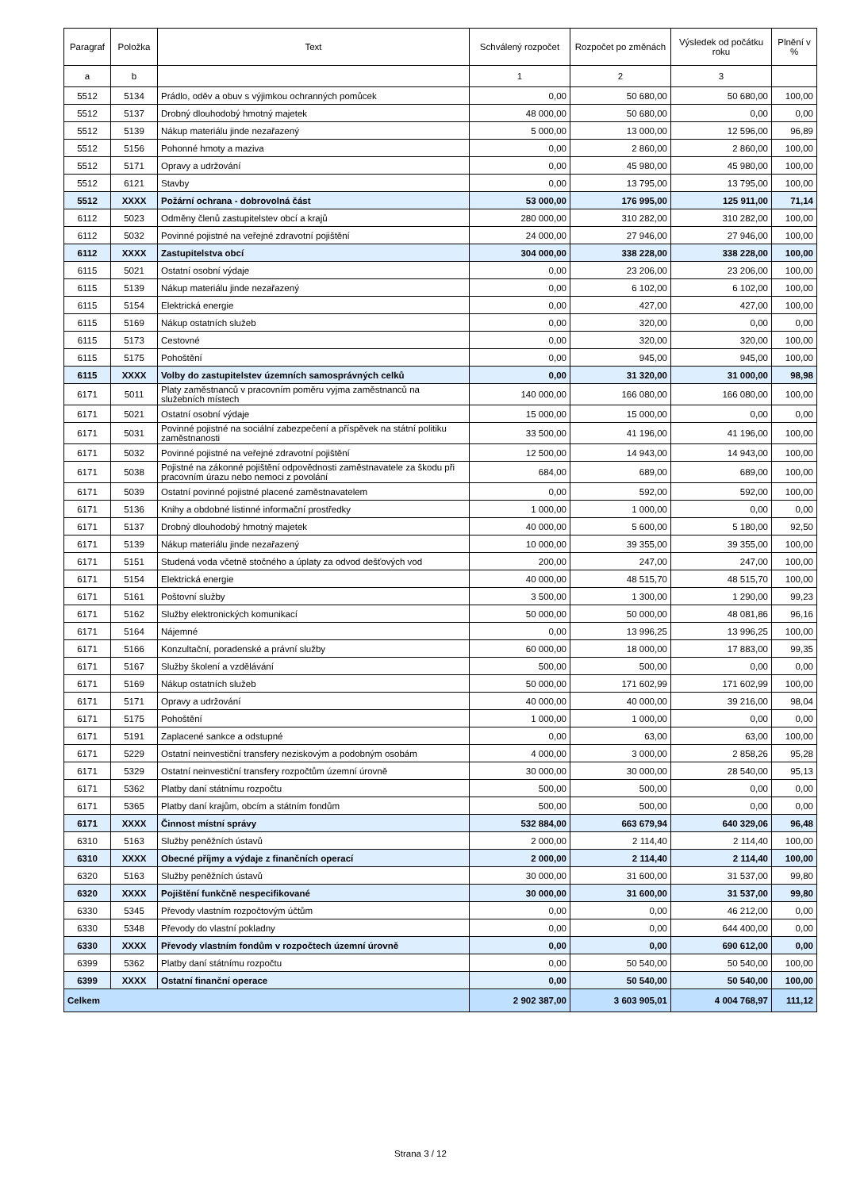| Paragraf | Položka | Text | Schválený rozpočet | Rozpočet po změnách | Výsledek od počátku roku | Plnění v % |
| --- | --- | --- | --- | --- | --- | --- |
| a | b | | 1 | 2 | 3 | |
| 5512 | 5134 | Prádlo, oděv a obuv s výjimkou ochranných pomůcek | 0,00 | 50 680,00 | 50 680,00 | 100,00 |
| 5512 | 5137 | Drobný dlouhodobý hmotný majetek | 48 000,00 | 50 680,00 | 0,00 | 0,00 |
| 5512 | 5139 | Nákup materiálu jinde nezařazený | 5 000,00 | 13 000,00 | 12 596,00 | 96,89 |
| 5512 | 5156 | Pohonné hmoty a maziva | 0,00 | 2 860,00 | 2 860,00 | 100,00 |
| 5512 | 5171 | Opravy a udržování | 0,00 | 45 980,00 | 45 980,00 | 100,00 |
| 5512 | 6121 | Stavby | 0,00 | 13 795,00 | 13 795,00 | 100,00 |
| 5512 | XXXX | Požární ochrana - dobrovolná část | 53 000,00 | 176 995,00 | 125 911,00 | 71,14 |
| 6112 | 5023 | Odměny členů zastupitelstev obcí a krajů | 280 000,00 | 310 282,00 | 310 282,00 | 100,00 |
| 6112 | 5032 | Povinné pojistné na veřejné zdravotní pojištění | 24 000,00 | 27 946,00 | 27 946,00 | 100,00 |
| 6112 | XXXX | Zastupitelstva obcí | 304 000,00 | 338 228,00 | 338 228,00 | 100,00 |
| 6115 | 5021 | Ostatní osobní výdaje | 0,00 | 23 206,00 | 23 206,00 | 100,00 |
| 6115 | 5139 | Nákup materiálu jinde nezařazený | 0,00 | 6 102,00 | 6 102,00 | 100,00 |
| 6115 | 5154 | Elektrická energie | 0,00 | 427,00 | 427,00 | 100,00 |
| 6115 | 5169 | Nákup ostatních služeb | 0,00 | 320,00 | 0,00 | 0,00 |
| 6115 | 5173 | Cestovné | 0,00 | 320,00 | 320,00 | 100,00 |
| 6115 | 5175 | Pohoštění | 0,00 | 945,00 | 945,00 | 100,00 |
| 6115 | XXXX | Volby do zastupitelstev územních samosprávných celků | 0,00 | 31 320,00 | 31 000,00 | 98,98 |
| 6171 | 5011 | Platy zaměstnanců v pracovním poměru vyjma zaměstnanců na služebních místech | 140 000,00 | 166 080,00 | 166 080,00 | 100,00 |
| 6171 | 5021 | Ostatní osobní výdaje | 15 000,00 | 15 000,00 | 0,00 | 0,00 |
| 6171 | 5031 | Povinné pojistné na sociální zabezpečení a příspěvek na státní politiku zaměstnanosti | 33 500,00 | 41 196,00 | 41 196,00 | 100,00 |
| 6171 | 5032 | Povinné pojistné na veřejné zdravotní pojištění | 12 500,00 | 14 943,00 | 14 943,00 | 100,00 |
| 6171 | 5038 | Pojistné na zákonné pojištění odpovědnosti zaměstnavatele za škodu při pracovním úrazu nebo nemoci z povolání | 684,00 | 689,00 | 689,00 | 100,00 |
| 6171 | 5039 | Ostatní povinné pojistné placené zaměstnavatelem | 0,00 | 592,00 | 592,00 | 100,00 |
| 6171 | 5136 | Knihy a obdobné listinné informační prostředky | 1 000,00 | 1 000,00 | 0,00 | 0,00 |
| 6171 | 5137 | Drobný dlouhodobý hmotný majetek | 40 000,00 | 5 600,00 | 5 180,00 | 92,50 |
| 6171 | 5139 | Nákup materiálu jinde nezařazený | 10 000,00 | 39 355,00 | 39 355,00 | 100,00 |
| 6171 | 5151 | Studená voda včetně stočného a úplaty za odvod dešťových vod | 200,00 | 247,00 | 247,00 | 100,00 |
| 6171 | 5154 | Elektrická energie | 40 000,00 | 48 515,70 | 48 515,70 | 100,00 |
| 6171 | 5161 | Poštovní služby | 3 500,00 | 1 300,00 | 1 290,00 | 99,23 |
| 6171 | 5162 | Služby elektronických komunikací | 50 000,00 | 50 000,00 | 48 081,86 | 96,16 |
| 6171 | 5164 | Nájemné | 0,00 | 13 996,25 | 13 996,25 | 100,00 |
| 6171 | 5166 | Konzultační, poradenské a právní služby | 60 000,00 | 18 000,00 | 17 883,00 | 99,35 |
| 6171 | 5167 | Služby školení a vzdělávání | 500,00 | 500,00 | 0,00 | 0,00 |
| 6171 | 5169 | Nákup ostatních služeb | 50 000,00 | 171 602,99 | 171 602,99 | 100,00 |
| 6171 | 5171 | Opravy a udržování | 40 000,00 | 40 000,00 | 39 216,00 | 98,04 |
| 6171 | 5175 | Pohoštění | 1 000,00 | 1 000,00 | 0,00 | 0,00 |
| 6171 | 5191 | Zaplacené sankce a odstupné | 0,00 | 63,00 | 63,00 | 100,00 |
| 6171 | 5229 | Ostatní neinvestiční transfery neziskovým a podobným osobám | 4 000,00 | 3 000,00 | 2 858,26 | 95,28 |
| 6171 | 5329 | Ostatní neinvestiční transfery rozpočtům územní úrovně | 30 000,00 | 30 000,00 | 28 540,00 | 95,13 |
| 6171 | 5362 | Platby daní státnímu rozpočtu | 500,00 | 500,00 | 0,00 | 0,00 |
| 6171 | 5365 | Platby daní krajům, obcím a státním fondům | 500,00 | 500,00 | 0,00 | 0,00 |
| 6171 | XXXX | Činnost místní správy | 532 884,00 | 663 679,94 | 640 329,06 | 96,48 |
| 6310 | 5163 | Služby peněžních ústavů | 2 000,00 | 2 114,40 | 2 114,40 | 100,00 |
| 6310 | XXXX | Obecné příjmy a výdaje z finančních operací | 2 000,00 | 2 114,40 | 2 114,40 | 100,00 |
| 6320 | 5163 | Služby peněžních ústavů | 30 000,00 | 31 600,00 | 31 537,00 | 99,80 |
| 6320 | XXXX | Pojištění funkčně nespecifikované | 30 000,00 | 31 600,00 | 31 537,00 | 99,80 |
| 6330 | 5345 | Převody vlastním rozpočtovým účtům | 0,00 | 0,00 | 46 212,00 | 0,00 |
| 6330 | 5348 | Převody do vlastní pokladny | 0,00 | 0,00 | 644 400,00 | 0,00 |
| 6330 | XXXX | Převody vlastním fondům v rozpočtech územní úrovně | 0,00 | 0,00 | 690 612,00 | 0,00 |
| 6399 | 5362 | Platby daní státnímu rozpočtu | 0,00 | 50 540,00 | 50 540,00 | 100,00 |
| 6399 | XXXX | Ostatní finanční operace | 0,00 | 50 540,00 | 50 540,00 | 100,00 |
| Celkem | | | 2 902 387,00 | 3 603 905,01 | 4 004 768,97 | 111,12 |
Strana 3 / 12